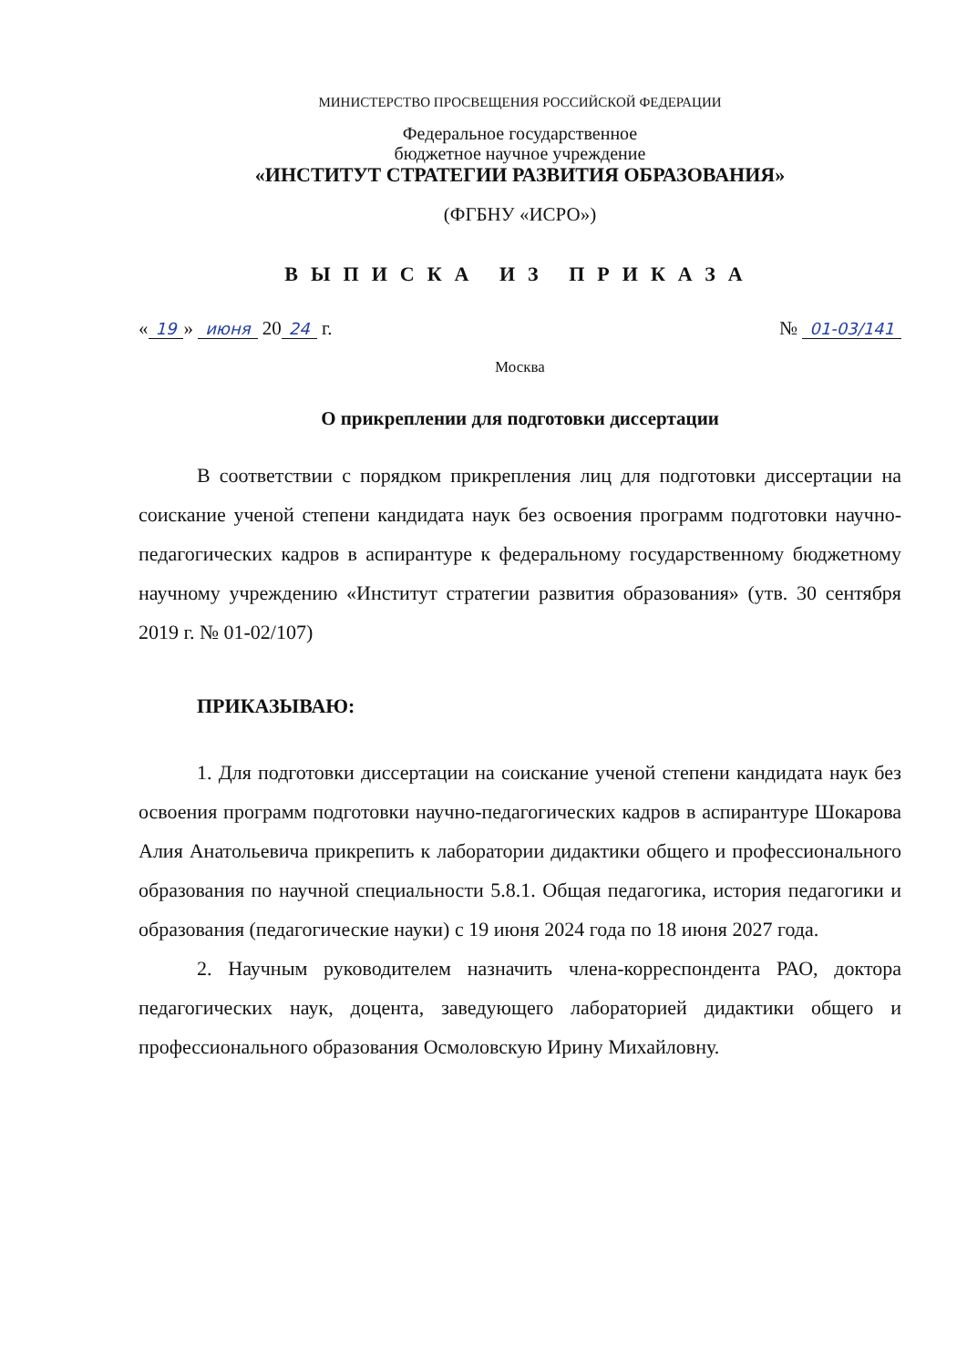МИНИСТЕРСТВО ПРОСВЕЩЕНИЯ РОССИЙСКОЙ ФЕДЕРАЦИИ
Федеральное государственное
бюджетное научное учреждение
«ИНСТИТУТ СТРАТЕГИИ РАЗВИТИЯ ОБРАЗОВАНИЯ»
(ФГБНУ «ИСРО»)
ВЫПИСКА ИЗ ПРИКАЗА
« 19 » июня 20 24 г. № 01-03/141
Москва
О прикреплении для подготовки диссертации
В соответствии с порядком прикрепления лиц для подготовки диссертации на соискание ученой степени кандидата наук без освоения программ подготовки научно-педагогических кадров в аспирантуре к федеральному государственному бюджетному научному учреждению «Институт стратегии развития образования» (утв. 30 сентября 2019 г. № 01-02/107)
ПРИКАЗЫВАЮ:
1. Для подготовки диссертации на соискание ученой степени кандидата наук без освоения программ подготовки научно-педагогических кадров в аспирантуре Шокарова Алия Анатольевича прикрепить к лаборатории дидактики общего и профессионального образования по научной специальности 5.8.1. Общая педагогика, история педагогики и образования (педагогические науки) с 19 июня 2024 года по 18 июня 2027 года.
2. Научным руководителем назначить члена-корреспондента РАО, доктора педагогических наук, доцента, заведующего лабораторией дидактики общего и профессионального образования Осмоловскую Ирину Михайловну.